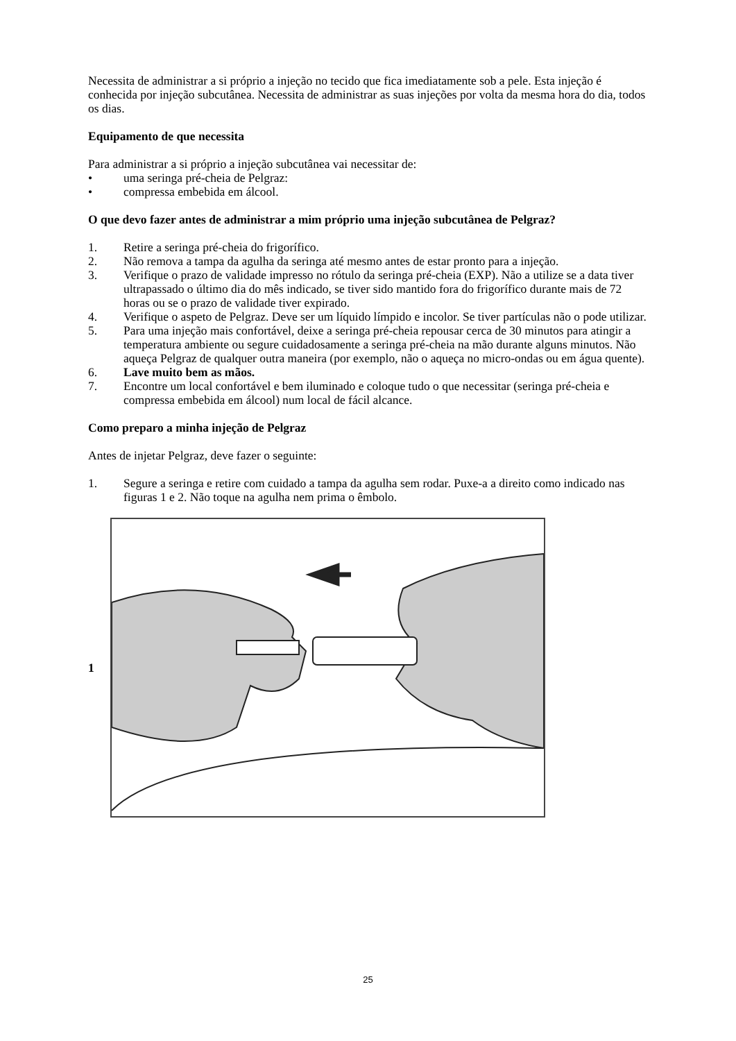Necessita de administrar a si próprio a injeção no tecido que fica imediatamente sob a pele. Esta injeção é conhecida por injeção subcutânea. Necessita de administrar as suas injeções por volta da mesma hora do dia, todos os dias.
Equipamento de que necessita
Para administrar a si próprio a injeção subcutânea vai necessitar de:
• uma seringa pré-cheia de Pelgraz:
• compressa embebida em álcool.
O que devo fazer antes de administrar a mim próprio uma injeção subcutânea de Pelgraz?
1. Retire a seringa pré-cheia do frigorífico.
2. Não remova a tampa da agulha da seringa até mesmo antes de estar pronto para a injeção.
3. Verifique o prazo de validade impresso no rótulo da seringa pré-cheia (EXP). Não a utilize se a data tiver ultrapassado o último dia do mês indicado, se tiver sido mantido fora do frigorífico durante mais de 72 horas ou se o prazo de validade tiver expirado.
4. Verifique o aspeto de Pelgraz. Deve ser um líquido límpido e incolor. Se tiver partículas não o pode utilizar.
5. Para uma injeção mais confortável, deixe a seringa pré-cheia repousar cerca de 30 minutos para atingir a temperatura ambiente ou segure cuidadosamente a seringa pré-cheia na mão durante alguns minutos. Não aqueça Pelgraz de qualquer outra maneira (por exemplo, não o aqueça no micro-ondas ou em água quente).
6. Lave muito bem as mãos.
7. Encontre um local confortável e bem iluminado e coloque tudo o que necessitar (seringa pré-cheia e compressa embebida em álcool) num local de fácil alcance.
Como preparo a minha injeção de Pelgraz
Antes de injetar Pelgraz, deve fazer o seguinte:
1. Segure a seringa e retire com cuidado a tampa da agulha sem rodar. Puxe-a a direito como indicado nas figuras 1 e 2. Não toque na agulha nem prima o êmbolo.
1
25